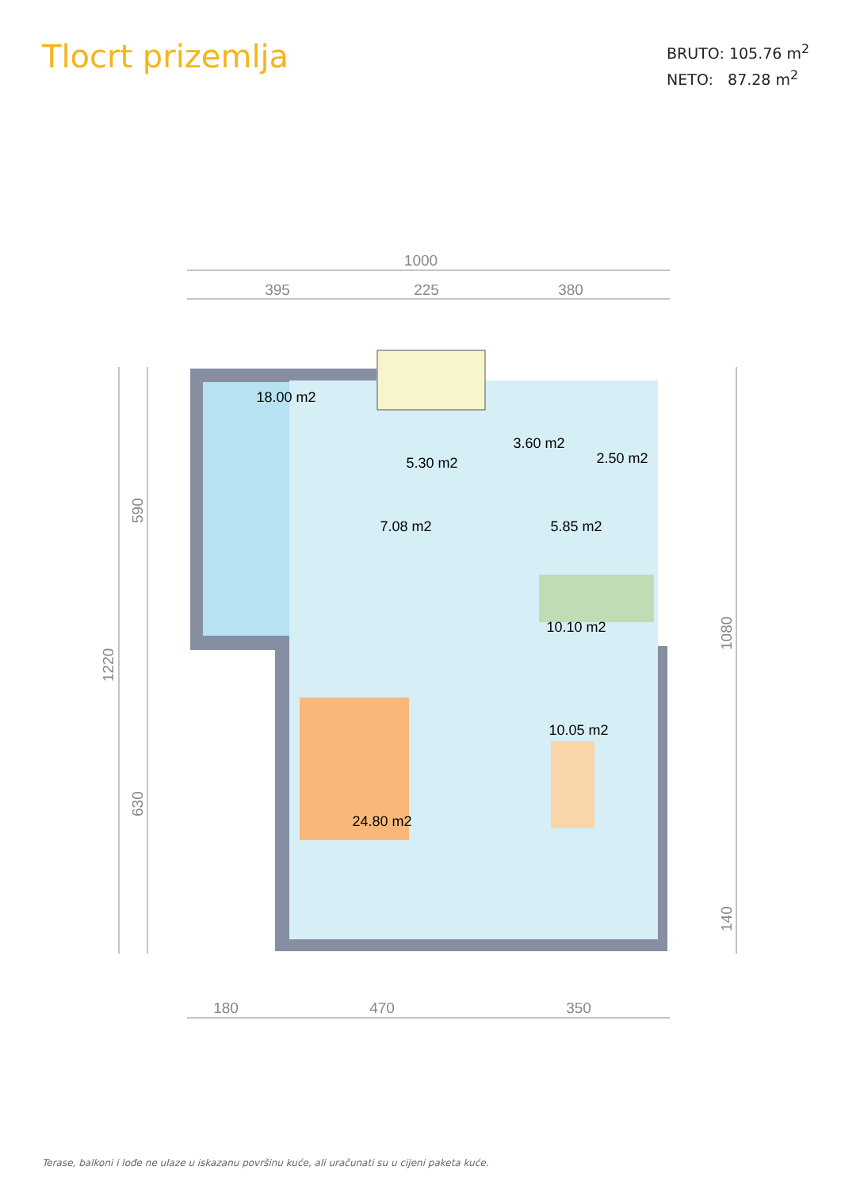Tlocrt prizemlja
BRUTO: 105.76 m<sup>2</sup>
NETO: 87.28 m<sup>2</sup>
1000
395
225
380
180
470
350
18.00 m2
5.30 m2
3.60 m2
2.50 m2
7.08 m2
5.85 m2
10.10 m2
10.05 m2
24.80 m2
590
1220
630
1080
140
Terase, balkoni i lođe ne ulaze u iskazanu površinu kuće, ali uračunati su u cijeni paketa kuće.